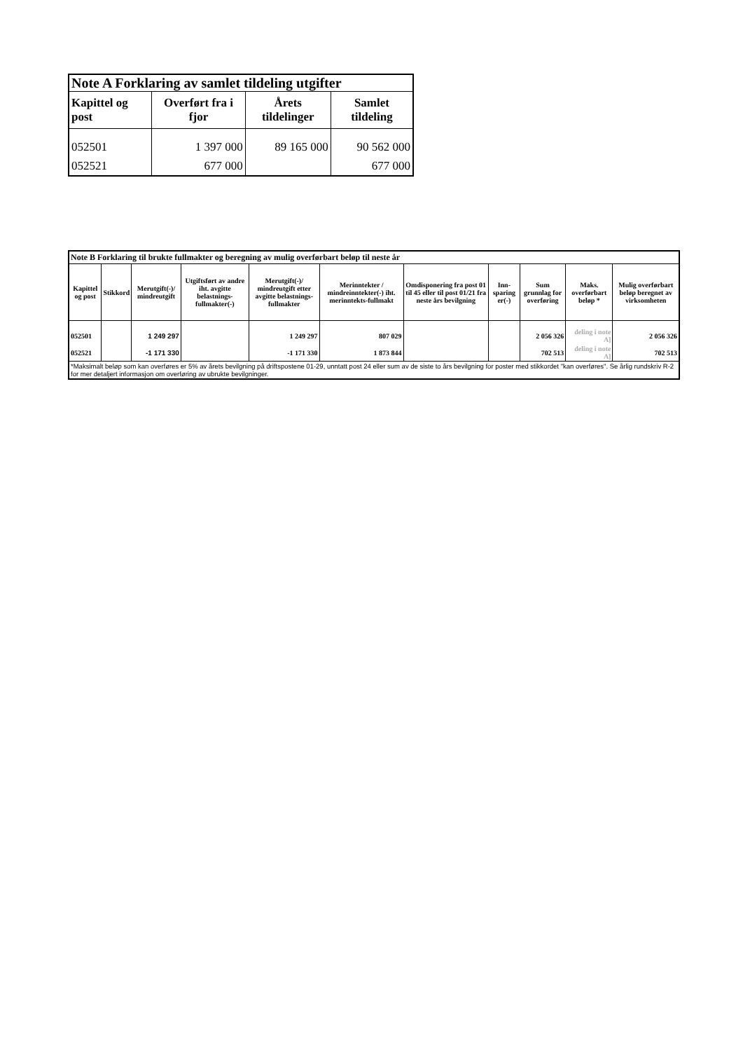| Note A Forklaring av samlet tildeling utgifter | | | |
| --- | --- | --- | --- |
| Kapittel og post | Overført fra i fjor | Årets tildelinger | Samlet tildeling |
| 052501 | 1 397 000 | 89 165 000 | 90 562 000 |
| 052521 | 677 000 | | 677 000 |
| Note B Forklaring til brukte fullmakter og beregning av mulig overførbart beløp til neste år | | | | | | | | | | |
| --- | --- | --- | --- | --- | --- | --- | --- | --- | --- | --- |
| Kapittel og post | Stikkord | Merutgift(-)/ mindreutgift | Utgiftsført av andre iht. avgitte belastnings-fullmakter(-) | Merutgift(-)/ mindreutgift etter avgitte belastnings-fullmakter | Merinntekter / mindreinntekter(-) iht. merinntekts-fullmakt | Omdisponering fra post 01 til 45 eller til post 01/21 fra neste års bevilgning | Inn-sparing er(-) | Sum grunnlag for overføring | Maks. overførbart beløp * | Mulig overførbart beløp beregnet av virksomheten |
| 052501 | | 1 249 297 | | 1 249 297 | 807 029 | | | 2 056 326 | deling i note A] | 2 056 326 |
| 052521 | | -1 171 330 | | -1 171 330 | 1 873 844 | | | 702 513 | deling i note A] | 702 513 |
| *Maksimalt beløp som kan overføres er 5% av årets bevilgning på driftspostene 01-29, unntatt post 24 eller sum av de siste to års bevilgning for poster med stikkordet "kan overføres". Se årlig rundskriv R-2 for mer detaljert informasjon om overføring av ubrukte bevilgninger. | | | | | | | | | | |